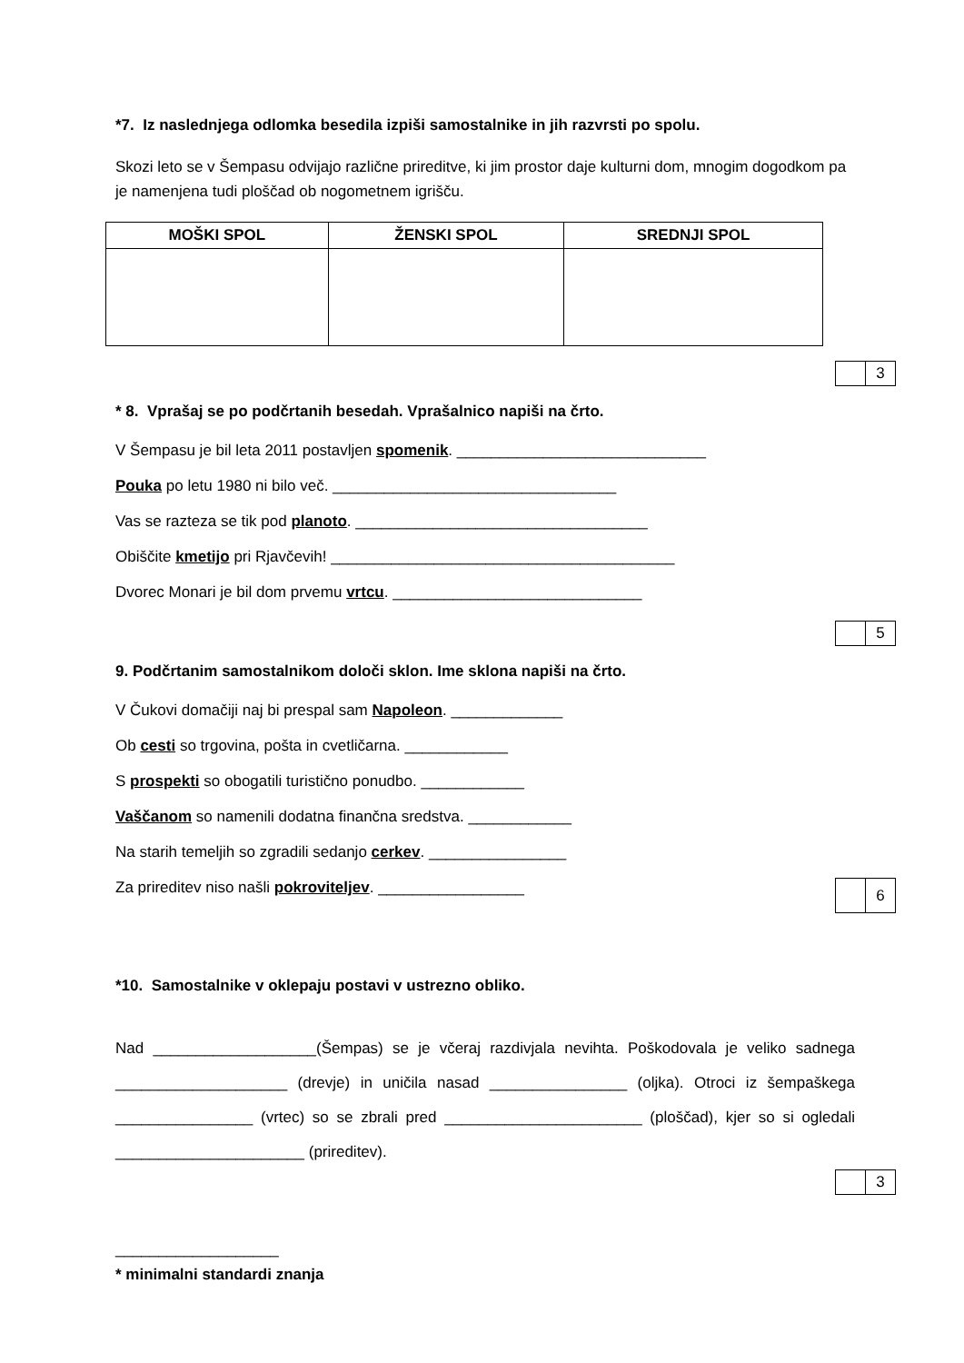*7. Iz naslednjega odlomka besedila izpiši samostalnike in jih razvrsti po spolu.
Skozi leto se v Šempasu odvijajo različne prireditve, ki jim prostor daje kulturni dom, mnogim dogodkom pa je namenjena tudi ploščad ob nogometnem igrišču.
| MOŠKI SPOL | ŽENSKI SPOL | SREDNJI SPOL |
| --- | --- | --- |
| | 3 |
* 8. Vprašaj se po podčrtanih besedah. Vprašalnico napiši na črto.
V Šempasu je bil leta 2011 postavljen spomenik. _____________________________
​Pouka po letu 1980 ni bilo več. _________________________________
Vas se razteza se tik pod planoto. __________________________________
Obiščite kmetijo pri Rjavčevih! ________________________________________
Dvorec Monari je bil dom prvemu vrtcu. _____________________________
| | 5 |
9. Podčrtanim samostalnikom določi sklon. Ime sklona napiši na črto.
V Čukovi domačiji naj bi prespal sam Napoleon. _____________
Ob cesti so trgovina, pošta in cvetličarna. ____________
S prospekti so obogatili turistično ponudbo. ____________
Vaščanom so namenili dodatna finančna sredstva. ____________
Na starih temeljih so zgradili sedanjo cerkev. ________________
Za prireditev niso našli pokroviteljev. _________________
| | 6 |
*10. Samostalnike v oklepaju postavi v ustrezno obliko.
Nad ___________________(Šempas) se je včeraj razdivjala nevihta. Poškodovala je veliko sadnega ____________________ (drevje) in uničila nasad ________________ (oljka). Otroci iz šempaškega ________________ (vrtec) so se zbrali pred _______________________ (ploščad), kjer so si ogledali ______________________ (prireditev).
| | 3 |
___________________
* minimalni standardi znanja